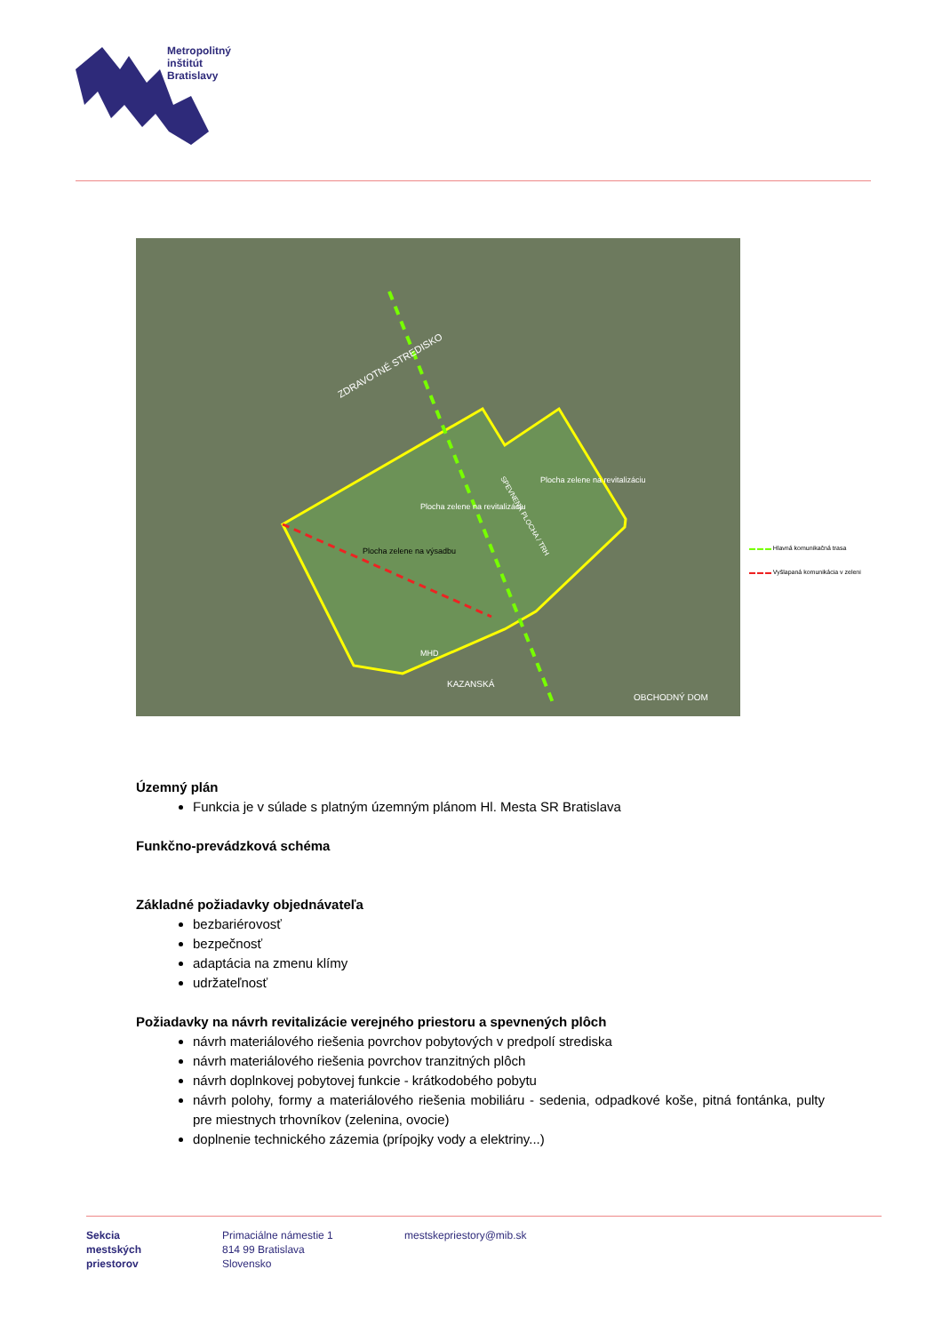Metropolitný
inštitút
Bratislavy
Plocha zelene na výsadbu
Plocha zelene na revitalizáciu
Plocha zelene na revitalizáciu
ZDRAVOTNÉ STREDISKO
MHD
KAZANSKÁ
OBCHODNÝ DOM
SPEVNENÁ PLOCHA / TRH
▬ ▬ ▬ Hlavná komunikačná trasa
▬ ▬ ▬ Vyšlapaná komunikácia v zeleni
Územný plán
Funkcia je v súlade s platným územným plánom Hl. Mesta SR Bratislava
Funkčno-prevádzková schéma
Základné požiadavky objednávateľa
bezbariérovosť
bezpečnosť
adaptácia na zmenu klímy
udržateľnosť
Požiadavky na návrh revitalizácie verejného priestoru a spevnených plôch
návrh materiálového riešenia povrchov pobytových v predpolí strediska
návrh materiálového riešenia povrchov tranzitných plôch
návrh doplnkovej pobytovej funkcie - krátkodobého pobytu
návrh polohy, formy a materiálového riešenia mobiliáru - sedenia, odpadkové koše, pitná fontánka, pulty pre miestnych trhovníkov (zelenina, ovocie)
doplnenie technického zázemia (prípojky vody a elektriny...)
Sekcia
mestských
priestorov
Primaciálne námestie 1
814 99 Bratislava
Slovensko
mestskepriestory@mib.sk